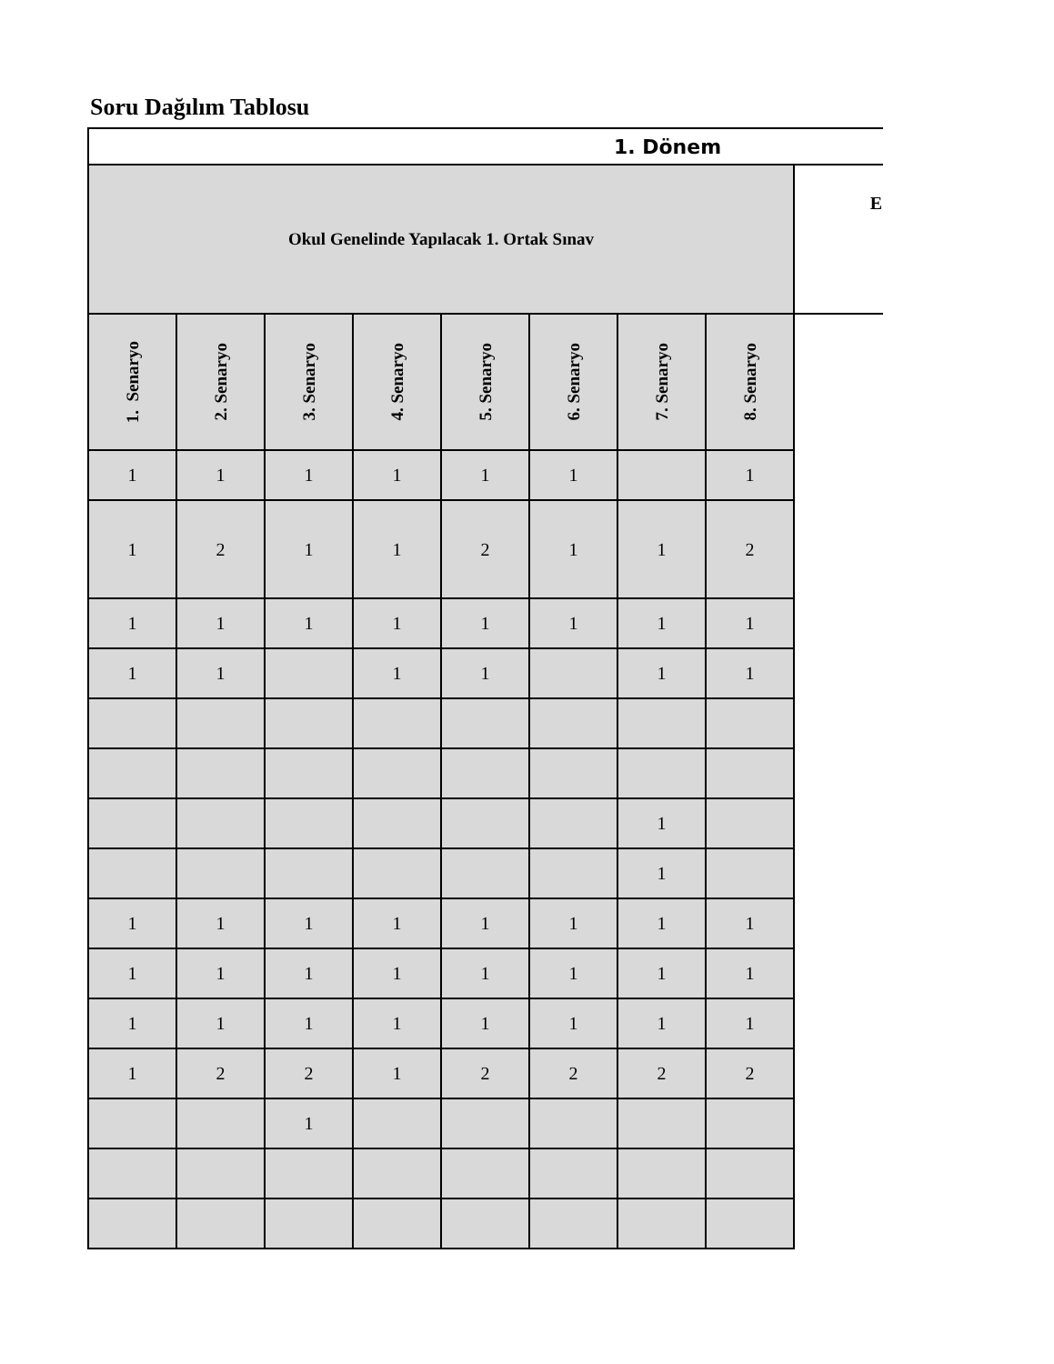Soru Dağılım Tablosu
| 1. Dönem | | | | | | | | |
| --- | --- | --- | --- | --- | --- | --- | --- | --- |
| Okul Genelinde Yapılacak 1. Ortak Sınav | | | | | | | | E |
| 1. Senaryo | 2. Senaryo | 3. Senaryo | 4. Senaryo | 5. Senaryo | 6. Senaryo | 7. Senaryo | 8. Senaryo | |
| 1 | 1 | 1 | 1 | 1 | 1 | | 1 | |
| 1 | 2 | 1 | 1 | 2 | 1 | 1 | 2 | |
| 1 | 1 | 1 | 1 | 1 | 1 | 1 | 1 | |
| 1 | 1 | | 1 | 1 | | 1 | 1 | |
| | | | | | | 1 | | |
| | | | | | | 1 | | |
| 1 | 1 | 1 | 1 | 1 | 1 | 1 | 1 | |
| 1 | 1 | 1 | 1 | 1 | 1 | 1 | 1 | |
| 1 | 1 | 1 | 1 | 1 | 1 | 1 | 1 | |
| 1 | 2 | 2 | 1 | 2 | 2 | 2 | 2 | |
| | | 1 | | | | | | |